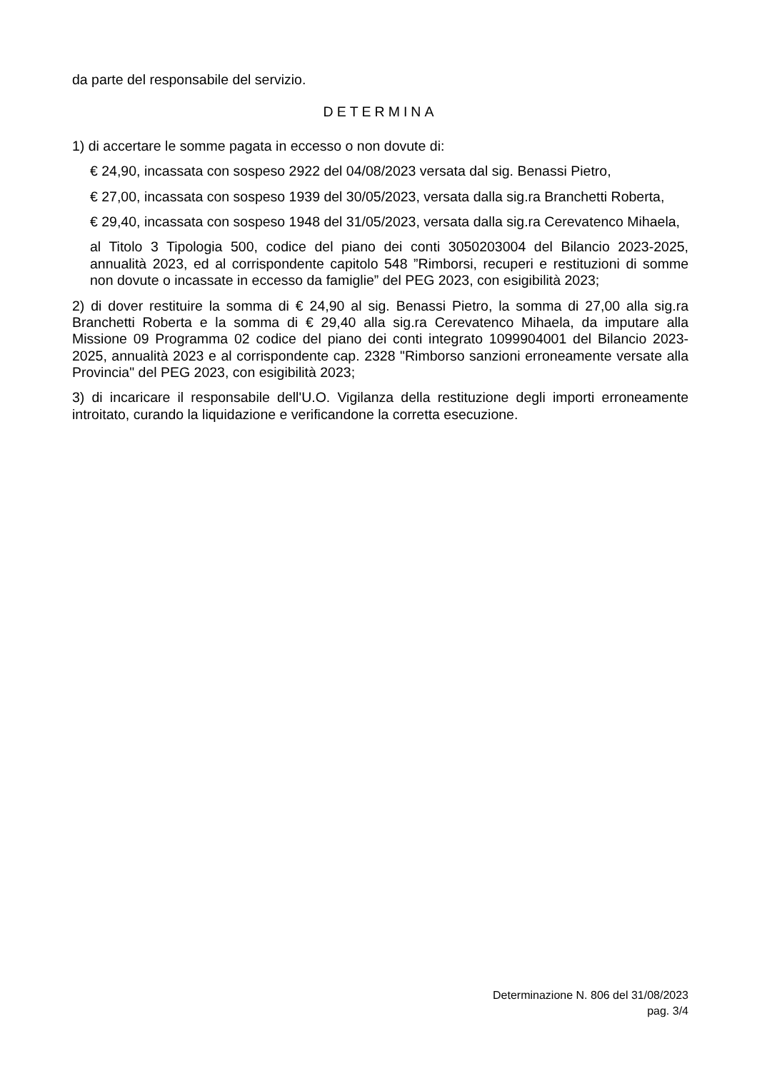da parte del responsabile del servizio.
DETERMINA
1) di accertare le somme pagata in eccesso o non dovute di:
€ 24,90, incassata con sospeso 2922 del 04/08/2023 versata dal sig. Benassi Pietro,
€ 27,00, incassata con sospeso 1939 del 30/05/2023, versata dalla sig.ra Branchetti Roberta,
€ 29,40, incassata con sospeso 1948 del 31/05/2023, versata dalla sig.ra Cerevatenco Mihaela,
al Titolo 3 Tipologia 500, codice del piano dei conti 3050203004 del Bilancio 2023-2025, annualità 2023, ed al corrispondente capitolo 548 ”Rimborsi, recuperi e restituzioni di somme non dovute o incassate in eccesso da famiglie” del PEG 2023, con esigibilità 2023;
2) di dover restituire la somma di € 24,90 al sig. Benassi Pietro, la somma di 27,00 alla sig.ra Branchetti Roberta e la somma di € 29,40 alla sig.ra Cerevatenco Mihaela, da imputare alla Missione 09 Programma 02 codice del piano dei conti integrato 1099904001 del Bilancio 2023-2025, annualità 2023 e al corrispondente cap. 2328 "Rimborso sanzioni erroneamente versate alla Provincia" del PEG 2023, con esigibilità 2023;
3) di incaricare il responsabile dell'U.O. Vigilanza della restituzione degli importi erroneamente introitato, curando la liquidazione e verificandone la corretta esecuzione.
Determinazione N. 806 del 31/08/2023
pag. 3/4